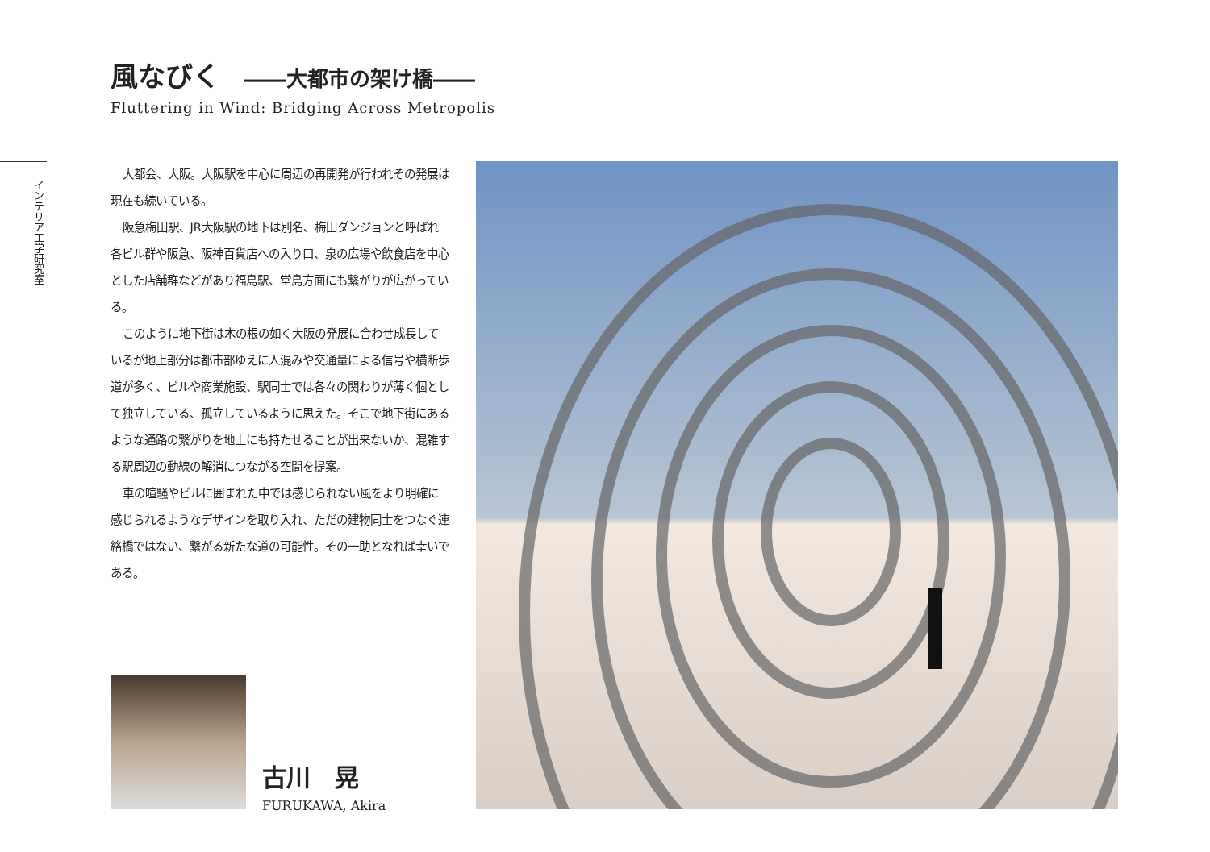風なびく ――大都市の架け橋――
Fluttering in Wind: Bridging Across Metropolis
インテリア工学研究室
大都会、大阪。大阪駅を中心に周辺の再開発が行われその発展は現在も続いている。
阪急梅田駅、JR大阪駅の地下は別名、梅田ダンジョンと呼ばれ各ビル群や阪急、阪神百貨店への入り口、泉の広場や飲食店を中心とした店舗群などがあり福島駅、堂島方面にも繋がりが広がっている。
このように地下街は木の根の如く大阪の発展に合わせ成長しているが地上部分は都市部ゆえに人混みや交通量による信号や横断歩道が多く、ビルや商業施設、駅同士では各々の関わりが薄く個として独立している、孤立しているように思えた。そこで地下街にあるような通路の繋がりを地上にも持たせることが出来ないか、混雑する駅周辺の動線の解消につながる空間を提案。
車の喧騒やビルに囲まれた中では感じられない風をより明確に感じられるようなデザインを取り入れ、ただの建物同士をつなぐ連絡橋ではない、繋がる新たな道の可能性。その一助となれば幸いである。
古川　晃
FURUKAWA, Akira